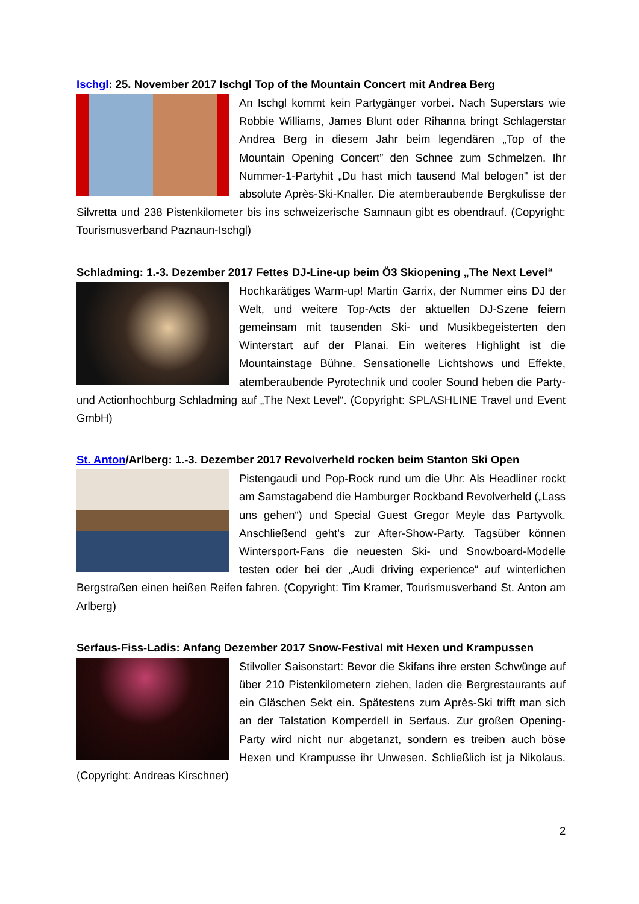Ischgl: 25. November 2017 Ischgl Top of the Mountain Concert mit Andrea Berg
An Ischgl kommt kein Partygänger vorbei. Nach Superstars wie Robbie Williams, James Blunt oder Rihanna bringt Schlagerstar Andrea Berg in diesem Jahr beim legendären „Top of the Mountain Opening Concert” den Schnee zum Schmelzen. Ihr Nummer-1-Partyhit „Du hast mich tausend Mal belogen" ist der absolute Après-Ski-Knaller. Die atemberaubende Bergkulisse der Silvretta und 238 Pistenkilometer bis ins schweizerische Samnaun gibt es obendrauf. (Copyright: Tourismusverband Paznaun-Ischgl)
Schladming: 1.-3. Dezember 2017 Fettes DJ-Line-up beim Ö3 Skiopening „The Next Level“
Hochkarätiges Warm-up! Martin Garrix, der Nummer eins DJ der Welt, und weitere Top-Acts der aktuellen DJ-Szene feiern gemeinsam mit tausenden Ski- und Musikbegeisterten den Winterstart auf der Planai. Ein weiteres Highlight ist die Mountainstage Bühne. Sensationelle Lichtshows und Effekte, atemberaubende Pyrotechnik und cooler Sound heben die Party- und Actionhochburg Schladming auf „The Next Level“. (Copyright: SPLASHLINE Travel und Event GmbH)
St. Anton/Arlberg: 1.-3. Dezember 2017 Revolverheld rocken beim Stanton Ski Open
Pistengaudi und Pop-Rock rund um die Uhr: Als Headliner rockt am Samstagabend die Hamburger Rockband Revolverheld („Lass uns gehen“) und Special Guest Gregor Meyle das Partyvolk. Anschließend geht’s zur After-Show-Party. Tagsüber können Wintersport-Fans die neuesten Ski- und Snowboard-Modelle testen oder bei der „Audi driving experience“ auf winterlichen Bergstraßen einen heißen Reifen fahren. (Copyright: Tim Kramer, Tourismusverband St. Anton am Arlberg)
Serfaus-Fiss-Ladis: Anfang Dezember 2017 Snow-Festival mit Hexen und Krampussen
Stilvoller Saisonstart: Bevor die Skifans ihre ersten Schwünge auf über 210 Pistenkilometern ziehen, laden die Bergrestaurants auf ein Gläschen Sekt ein. Spätestens zum Après-Ski trifft man sich an der Talstation Komperdell in Serfaus. Zur großen Opening-Party wird nicht nur abgetanzt, sondern es treiben auch böse Hexen und Krampusse ihr Unwesen. Schließlich ist ja Nikolaus. (Copyright: Andreas Kirschner)
2